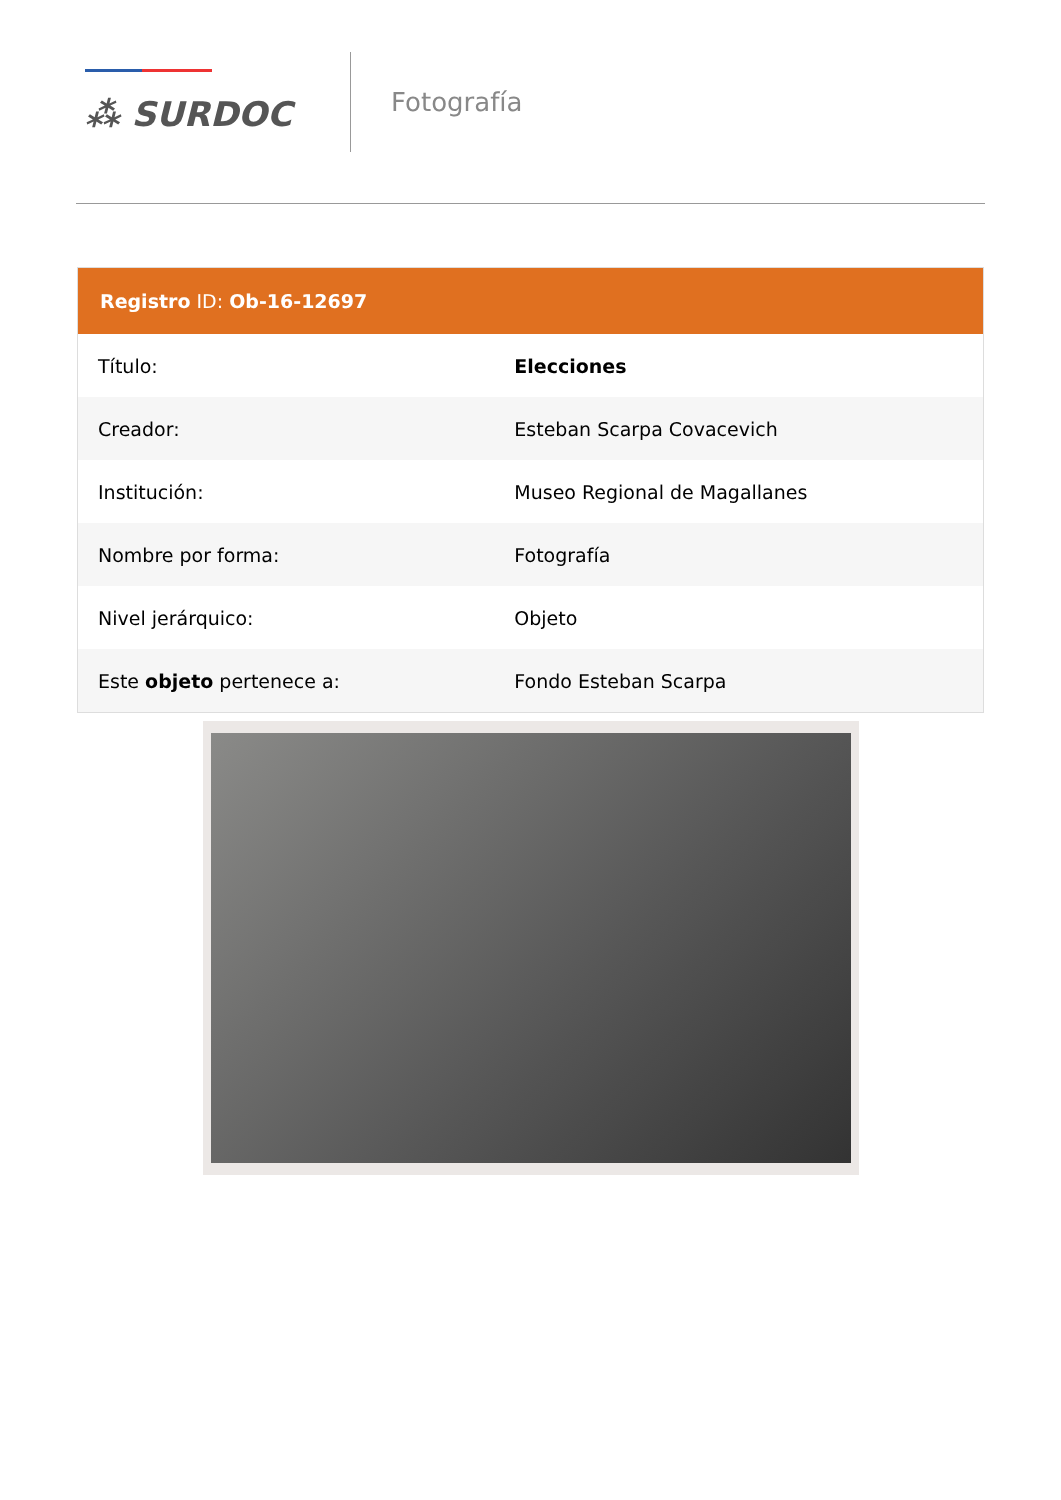⁂ SURDOC
Fotografía
Registro ID: Ob-16-12697
| Título: | Elecciones |
| Creador: | Esteban Scarpa Covacevich |
| Institución: | Museo Regional de Magallanes |
| Nombre por forma: | Fotografía |
| Nivel jerárquico: | Objeto |
| Este objeto pertenece a: | Fondo Esteban Scarpa |